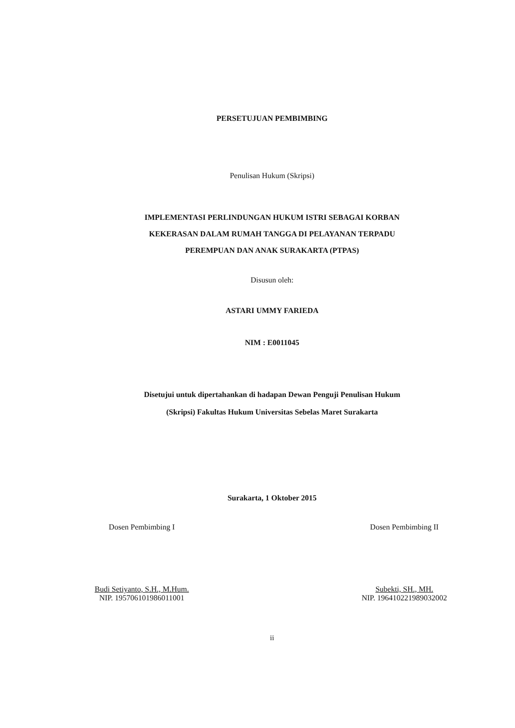PERSETUJUAN PEMBIMBING
Penulisan Hukum (Skripsi)
IMPLEMENTASI PERLINDUNGAN HUKUM ISTRI SEBAGAI KORBAN
KEKERASAN DALAM RUMAH TANGGA DI PELAYANAN TERPADU
PEREMPUAN DAN ANAK SURAKARTA (PTPAS)
Disusun oleh:
ASTARI UMMY FARIEDA
NIM : E0011045
Disetujui untuk dipertahankan di hadapan Dewan Penguji Penulisan Hukum
(Skripsi) Fakultas Hukum Universitas Sebelas Maret Surakarta
Surakarta, 1 Oktober 2015
Dosen Pembimbing I
Budi Setiyanto, S.H., M.Hum.
NIP. 195706101986011001
Dosen Pembimbing II
Subekti, SH., MH.
NIP. 196410221989032002
ii